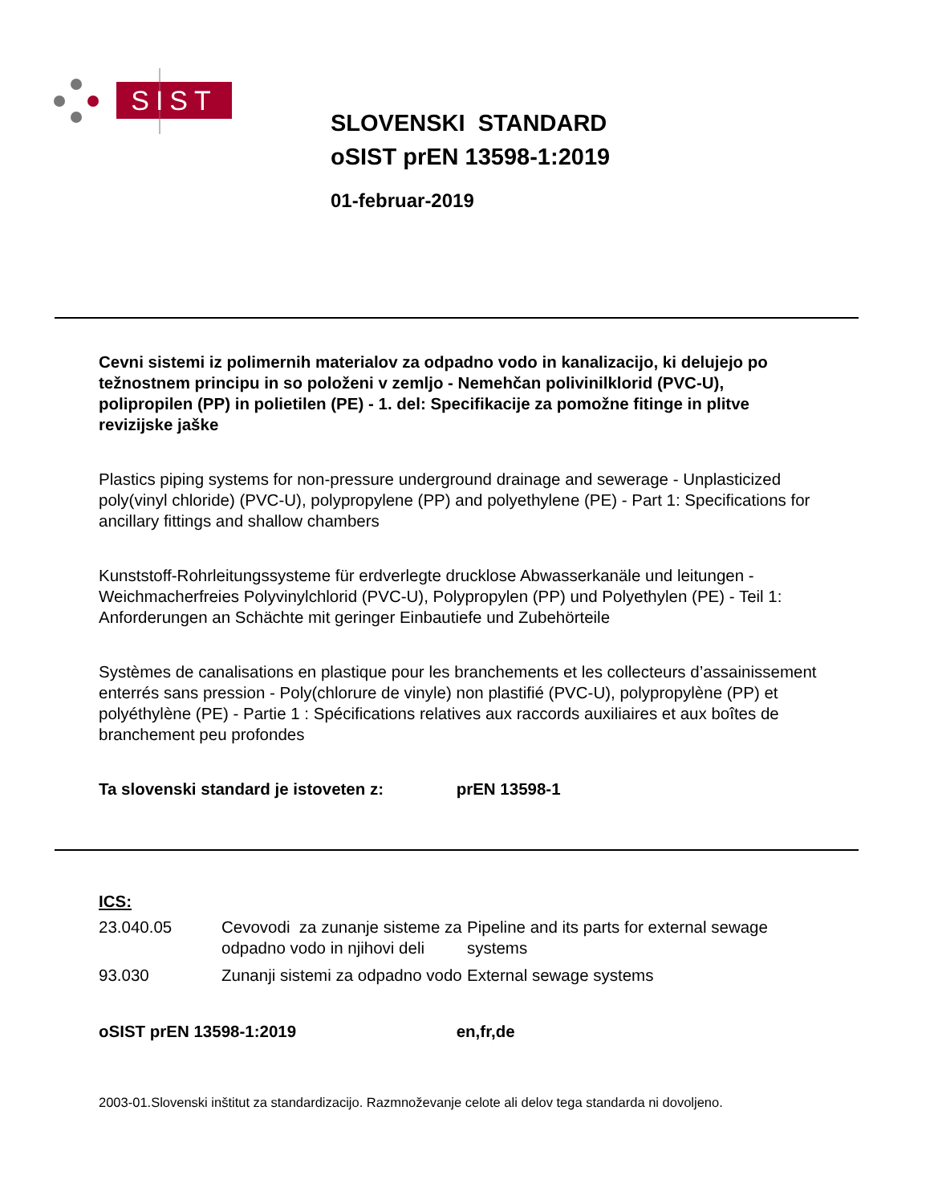SIST
SLOVENSKI STANDARD
oSIST prEN 13598-1:2019
01-februar-2019
Cevni sistemi iz polimernih materialov za odpadno vodo in kanalizacijo, ki delujejo po težnostnem principu in so položeni v zemljo - Nemehčan polivinilklorid (PVC-U), polipropilen (PP) in polietilen (PE) - 1. del: Specifikacije za pomožne fitinge in plitve revizijske jaške
Plastics piping systems for non-pressure underground drainage and sewerage - Unplasticized poly(vinyl chloride) (PVC-U), polypropylene (PP) and polyethylene (PE) - Part 1: Specifications for ancillary fittings and shallow chambers
Kunststoff-Rohrleitungssysteme für erdverlegte drucklose Abwasserkanäle und leitungen - Weichmacherfreies Polyvinylchlorid (PVC-U), Polypropylen (PP) und Polyethylen (PE) - Teil 1: Anforderungen an Schächte mit geringer Einbautiefe und Zubehörteile
Systèmes de canalisations en plastique pour les branchements et les collecteurs d’assainissement enterrés sans pression - Poly(chlorure de vinyle) non plastifié (PVC-U), polypropylène (PP) et polyéthylène (PE) - Partie 1 : Spécifications relatives aux raccords auxiliaires et aux boîtes de branchement peu profondes
Ta slovenski standard je istoveten z: prEN 13598-1
ICS:
| 23.040.05 | Cevovodi za zunanje sisteme za odpadno vodo in njihovi deli | Pipeline and its parts for external sewage systems |
| 93.030 | Zunanji sistemi za odpadno vodo | External sewage systems |
oSIST prEN 13598-1:2019 en,fr,de
2003-01.Slovenski inštitut za standardizacijo. Razmnoževanje celote ali delov tega standarda ni dovoljeno.